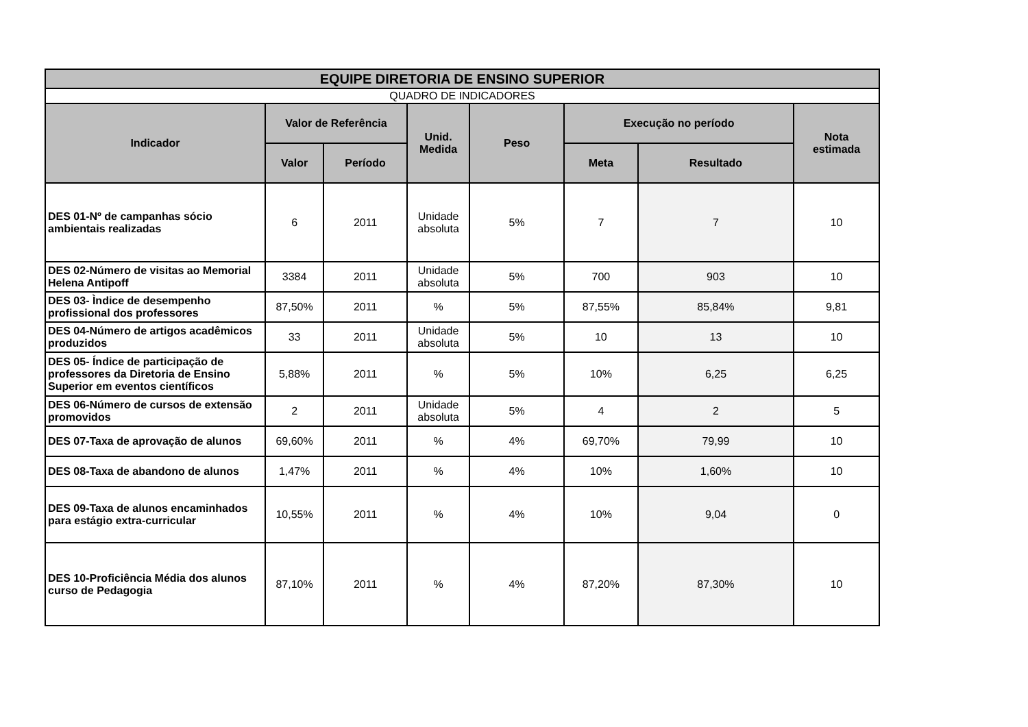| EQUIPE DIRETORIA DE ENSINO SUPERIOR | | | | | | | |
| --- | --- | --- | --- | --- | --- | --- | --- |
| QUADRO DE INDICADORES | | | | | | | |
| Indicador | Valor de Referência | | Unid. Medida | Peso | Execução no período | | Nota estimada |
| | Valor | Período | | | Meta | Resultado | |
| DES 01-Nº de campanhas sócio ambientais realizadas | 6 | 2011 | Unidade absoluta | 5% | 7 | 7 | 10 |
| DES 02-Número de visitas ao Memorial Helena Antipoff | 3384 | 2011 | Unidade absoluta | 5% | 700 | 903 | 10 |
| DES 03- Ìndice de desempenho profissional dos professores | 87,50% | 2011 | % | 5% | 87,55% | 85,84% | 9,81 |
| DES 04-Número de artigos acadêmicos produzidos | 33 | 2011 | Unidade absoluta | 5% | 10 | 13 | 10 |
| DES 05- Índice de participação de professores da Diretoria de Ensino Superior em eventos científicos | 5,88% | 2011 | % | 5% | 10% | 6,25 | 6,25 |
| DES 06-Número de cursos de extensão promovidos | 2 | 2011 | Unidade absoluta | 5% | 4 | 2 | 5 |
| DES 07-Taxa de aprovação de alunos | 69,60% | 2011 | % | 4% | 69,70% | 79,99 | 10 |
| DES 08-Taxa de abandono de alunos | 1,47% | 2011 | % | 4% | 10% | 1,60% | 10 |
| DES 09-Taxa de alunos encaminhados para estágio extra-curricular | 10,55% | 2011 | % | 4% | 10% | 9,04 | 0 |
| DES 10-Proficiência Média dos alunos curso de Pedagogia | 87,10% | 2011 | % | 4% | 87,20% | 87,30% | 10 |